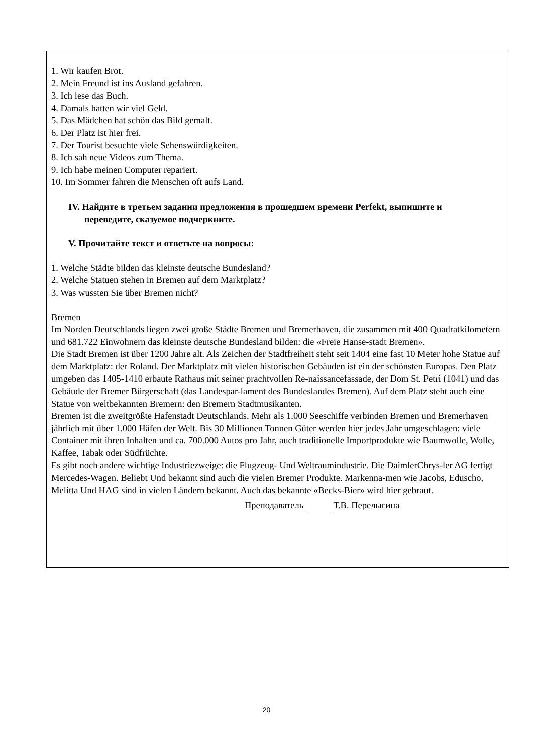1. Wir kaufen Brot.
2. Mein Freund ist ins Ausland gefahren.
3. Ich lese das Buch.
4. Damals hatten wir viel Geld.
5. Das Mädchen hat schön das Bild gemalt.
6. Der Platz ist hier frei.
7. Der Tourist besuchte viele Sehenswürdigkeiten.
8. Ich sah neue Videos zum Thema.
9. Ich habe meinen Computer repariert.
10. Im Sommer fahren die Menschen oft aufs Land.
IV. Найдите в третьем задании предложения в прошедшем времени Perfekt, выпишите и
переведите, сказуемое подчеркните.
V. Прочитайте текст и ответьте на вопросы:
1. Welche Städte bilden das kleinste deutsche Bundesland?
2. Welche Statuen stehen in Bremen auf dem Marktplatz?
3. Was wussten Sie über Bremen nicht?
Bremen
Im Norden Deutschlands liegen zwei große Städte Bremen und Bremerhaven, die zusammen mit 400 Quadratkilometern und 681.722 Einwohnern das kleinste deutsche Bundesland bilden: die «Freie Hanse-stadt Bremen».
Die Stadt Bremen ist über 1200 Jahre alt. Als Zeichen der Stadtfreiheit steht seit 1404 eine fast 10 Meter hohe Statue auf dem Marktplatz: der Roland. Der Marktplatz mit vielen historischen Gebäuden ist ein der schönsten Europas. Den Platz umgeben das 1405-1410 erbaute Rathaus mit seiner prachtvollen Re-naissancefassade, der Dom St. Petri (1041) und das Gebäude der Bremer Bürgerschaft (das Landespar-lament des Bundeslandes Bremen). Auf dem Platz steht auch eine Statue von weltbekannten Bremern: den Bremern Stadtmusikanten.
Bremen ist die zweitgrößte Hafenstadt Deutschlands. Mehr als 1.000 Seeschiffe verbinden Bremen und Bremerhaven jährlich mit über 1.000 Häfen der Welt. Bis 30 Millionen Tonnen Güter werden hier jedes Jahr umgeschlagen: viele Container mit ihren Inhalten und ca. 700.000 Autos pro Jahr, auch traditionelle Importprodukte wie Baumwolle, Wolle, Kaffee, Tabak oder Südfrüchte.
Es gibt noch andere wichtige Industriezweige: die Flugzeug- Und Weltraumindustrie. Die DaimlerChrys-ler AG fertigt Mercedes-Wagen. Beliebt Und bekannt sind auch die vielen Bremer Produkte. Markenna-men wie Jacobs, Eduscho, Melitta Und HAG sind in vielen Ländern bekannt. Auch das bekannte «Becks-Bier» wird hier gebraut.
Преподаватель Т.В. Перелыгина
20